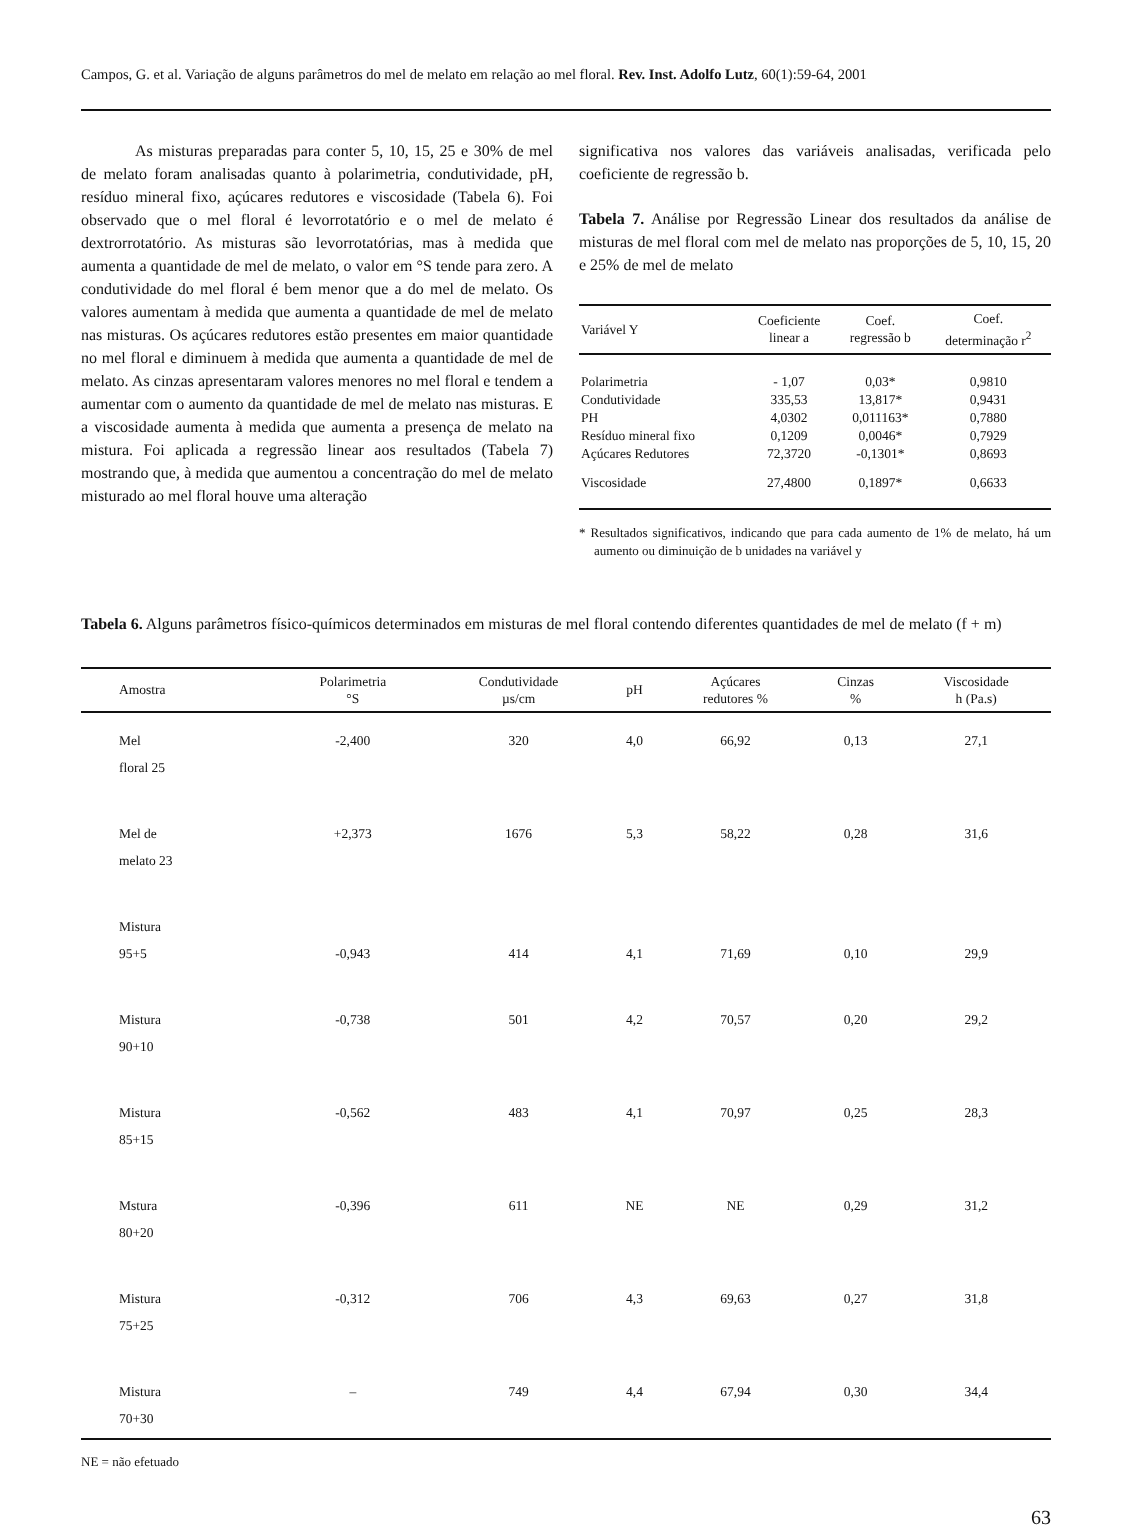Campos, G. et al. Variação de alguns parâmetros do mel de melato em relação ao mel floral. Rev. Inst. Adolfo Lutz, 60(1):59-64, 2001
As misturas preparadas para conter 5, 10, 15, 25 e 30% de mel de melato foram analisadas quanto à polarimetria, condutividade, pH, resíduo mineral fixo, açúcares redutores e viscosidade (Tabela 6). Foi observado que o mel floral é levorrotatório e o mel de melato é dextrorrotatório. As misturas são levorrotatórias, mas à medida que aumenta a quantidade de mel de melato, o valor em °S tende para zero. A condutividade do mel floral é bem menor que a do mel de melato. Os valores aumentam à medida que aumenta a quantidade de mel de melato nas misturas. Os açúcares redutores estão presentes em maior quantidade no mel floral e diminuem à medida que aumenta a quantidade de mel de melato. As cinzas apresentaram valores menores no mel floral e tendem a aumentar com o aumento da quantidade de mel de melato nas misturas. E a viscosidade aumenta à medida que aumenta a presença de melato na mistura. Foi aplicada a regressão linear aos resultados (Tabela 7) mostrando que, à medida que aumentou a concentração do mel de melato misturado ao mel floral houve uma alteração
significativa nos valores das variáveis analisadas, verificada pelo coeficiente de regressão b.
Tabela 7. Análise por Regressão Linear dos resultados da análise de misturas de mel floral com mel de melato nas proporções de 5, 10, 15, 20 e 25% de mel de melato
| Variável Y | Coeficiente linear a | Coef. regressão b | Coef. determinação r<sup>2</sup> |
| --- | --- | --- | --- |
| Polarimetria | - 1,07 | 0,03* | 0,9810 |
| Condutividade | 335,53 | 13,817* | 0,9431 |
| PH | 4,0302 | 0,011163* | 0,7880 |
| Resíduo mineral fixo | 0,1209 | 0,0046* | 0,7929 |
| Açúcares Redutores | 72,3720 | -0,1301* | 0,8693 |
| Viscosidade | 27,4800 | 0,1897* | 0,6633 |
* Resultados significativos, indicando que para cada aumento de 1% de melato, há um aumento ou diminuição de b unidades na variável y
Tabela 6. Alguns parâmetros físico-químicos determinados em misturas de mel floral contendo diferentes quantidades de mel de melato (f + m)
| Amostra | Polarimetria °S | Condutividade µs/cm | pH | Açúcares redutores % | Cinzas % | Viscosidade h (Pa.s) |
| --- | --- | --- | --- | --- | --- | --- |
| Mel floral 25 | -2,400 | 320 | 4,0 | 66,92 | 0,13 | 27,1 |
| Mel de melato 23 | +2,373 | 1676 | 5,3 | 58,22 | 0,28 | 31,6 |
| Mistura 95+5 | -0,943 | 414 | 4,1 | 71,69 | 0,10 | 29,9 |
| Mistura 90+10 | -0,738 | 501 | 4,2 | 70,57 | 0,20 | 29,2 |
| Mistura 85+15 | -0,562 | 483 | 4,1 | 70,97 | 0,25 | 28,3 |
| Mstura 80+20 | -0,396 | 611 | NE | NE | 0,29 | 31,2 |
| Mistura 75+25 | -0,312 | 706 | 4,3 | 69,63 | 0,27 | 31,8 |
| Mistura 70+30 | – | 749 | 4,4 | 67,94 | 0,30 | 34,4 |
NE = não efetuado
63